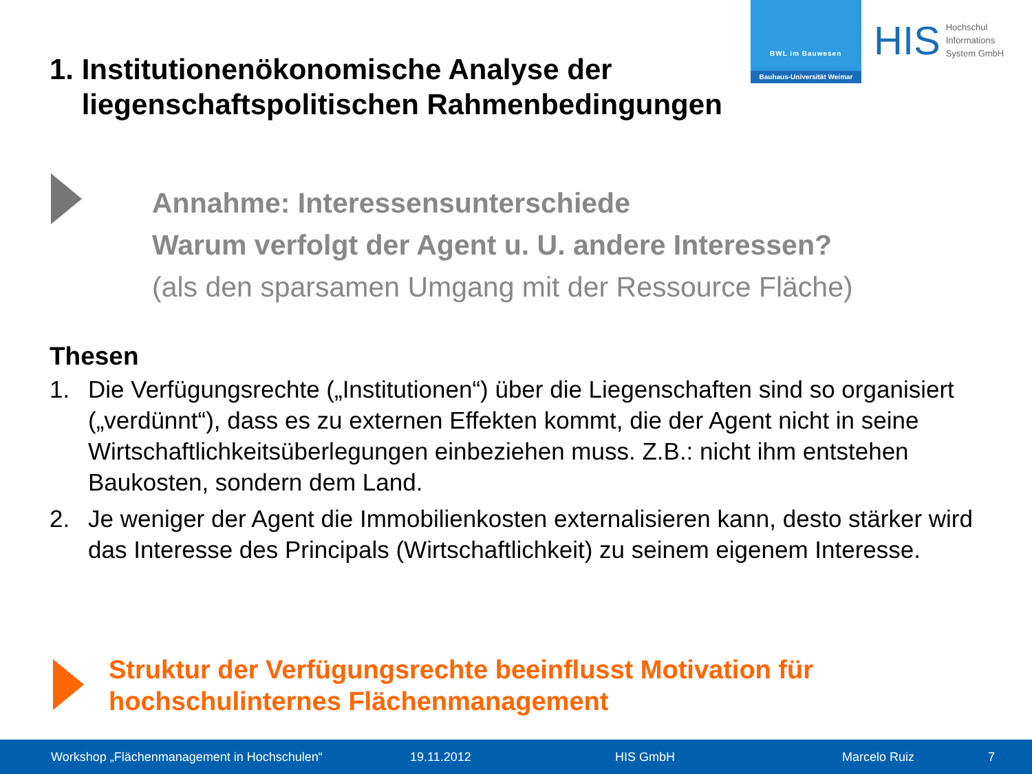BWL im Bauwesen
Bauhaus-Universität Weimar
HIS
Hochschul
Informations
System GmbH
1. Institutionenökonomische Analyse der
liegenschaftspolitischen Rahmenbedingungen
Annahme: Interessensunterschiede
Warum verfolgt der Agent u. U. andere Interessen?
(als den sparsamen Umgang mit der Ressource Fläche)
Thesen
1. Die Verfügungsrechte („Institutionen“) über die Liegenschaften sind so organisiert („verdünnt“), dass es zu externen Effekten kommt, die der Agent nicht in seine Wirtschaftlichkeitsüberlegungen einbeziehen muss. Z.B.: nicht ihm entstehen Baukosten, sondern dem Land.
2. Je weniger der Agent die Immobilienkosten externalisieren kann, desto stärker wird das Interesse des Principals (Wirtschaftlichkeit) zu seinem eigenem Interesse.
Struktur der Verfügungsrechte beeinflusst Motivation für
hochschulinternes Flächenmanagement
Workshop „Flächenmanagement in Hochschulen“19.11.2012 HIS GmbH Marcelo Ruiz 7